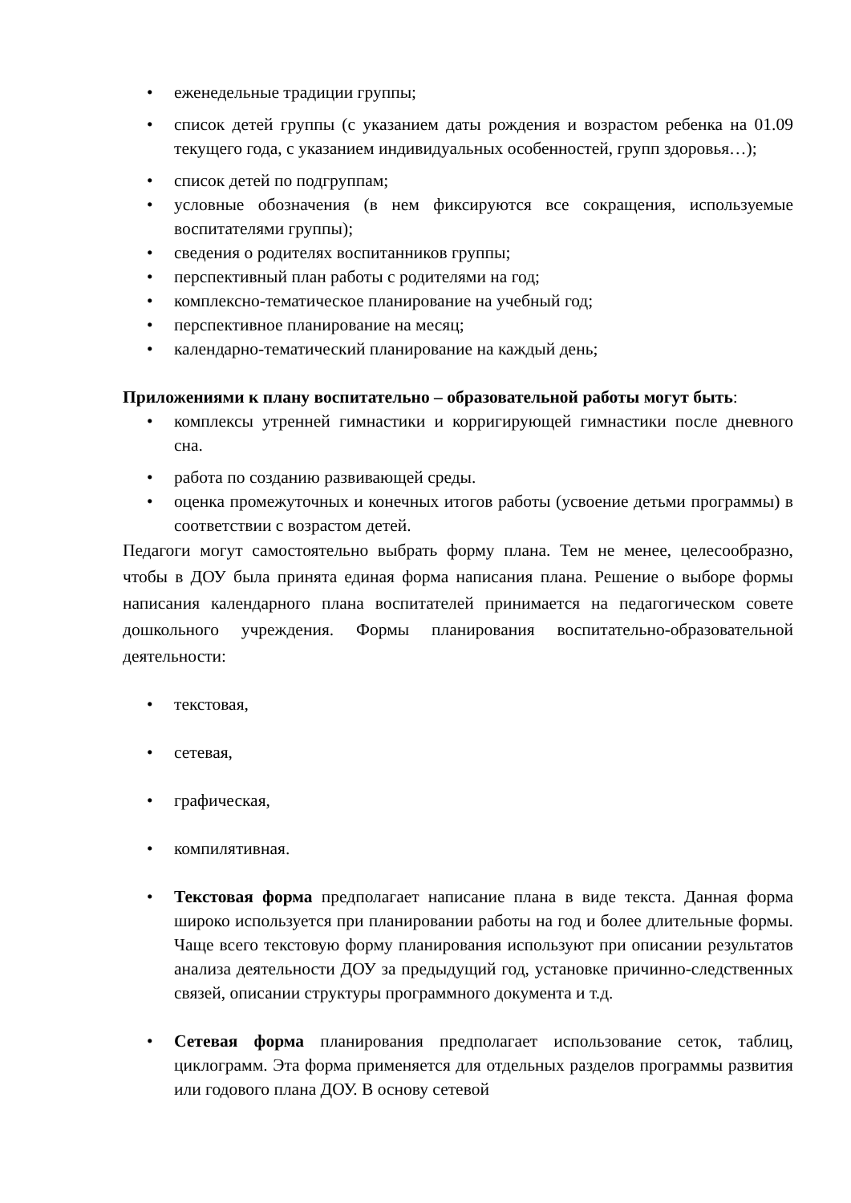• еженедельные традиции группы;
• список детей группы (с указанием даты рождения и возрастом ребенка на 01.09 текущего года, с указанием индивидуальных особенностей, групп здоровья…);
• список детей по подгруппам;
• условные обозначения (в нем фиксируются все сокращения, используемые воспитателями группы);
• сведения о родителях воспитанников группы;
• перспективный план работы с родителями на год;
• комплексно-тематическое планирование на учебный год;
• перспективное планирование на месяц;
• календарно-тематический планирование на каждый день;
Приложениями к плану воспитательно – образовательной работы могут быть:
• комплексы утренней гимнастики и корригирующей гимнастики после дневного сна.
• работа по созданию развивающей среды.
• оценка промежуточных и конечных итогов работы (усвоение детьми программы) в соответствии с возрастом детей.
Педагоги могут самостоятельно выбрать форму плана. Тем не менее, целесообразно, чтобы в ДОУ была принята единая форма написания плана. Решение о выборе формы написания календарного плана воспитателей принимается на педагогическом совете дошкольного учреждения. Формы планирования воспитательно-образовательной деятельности:
• текстовая,
• сетевая,
• графическая,
• компилятивная.
• Текстовая форма предполагает написание плана в виде текста. Данная форма широко используется при планировании работы на год и более длительные формы. Чаще всего текстовую форму планирования используют при описании результатов анализа деятельности ДОУ за предыдущий год, установке причинно-следственных связей, описании структуры программного документа и т.д.
• Сетевая форма планирования предполагает использование сеток, таблиц, циклограмм. Эта форма применяется для отдельных разделов программы развития или годового плана ДОУ. В основу сетевой